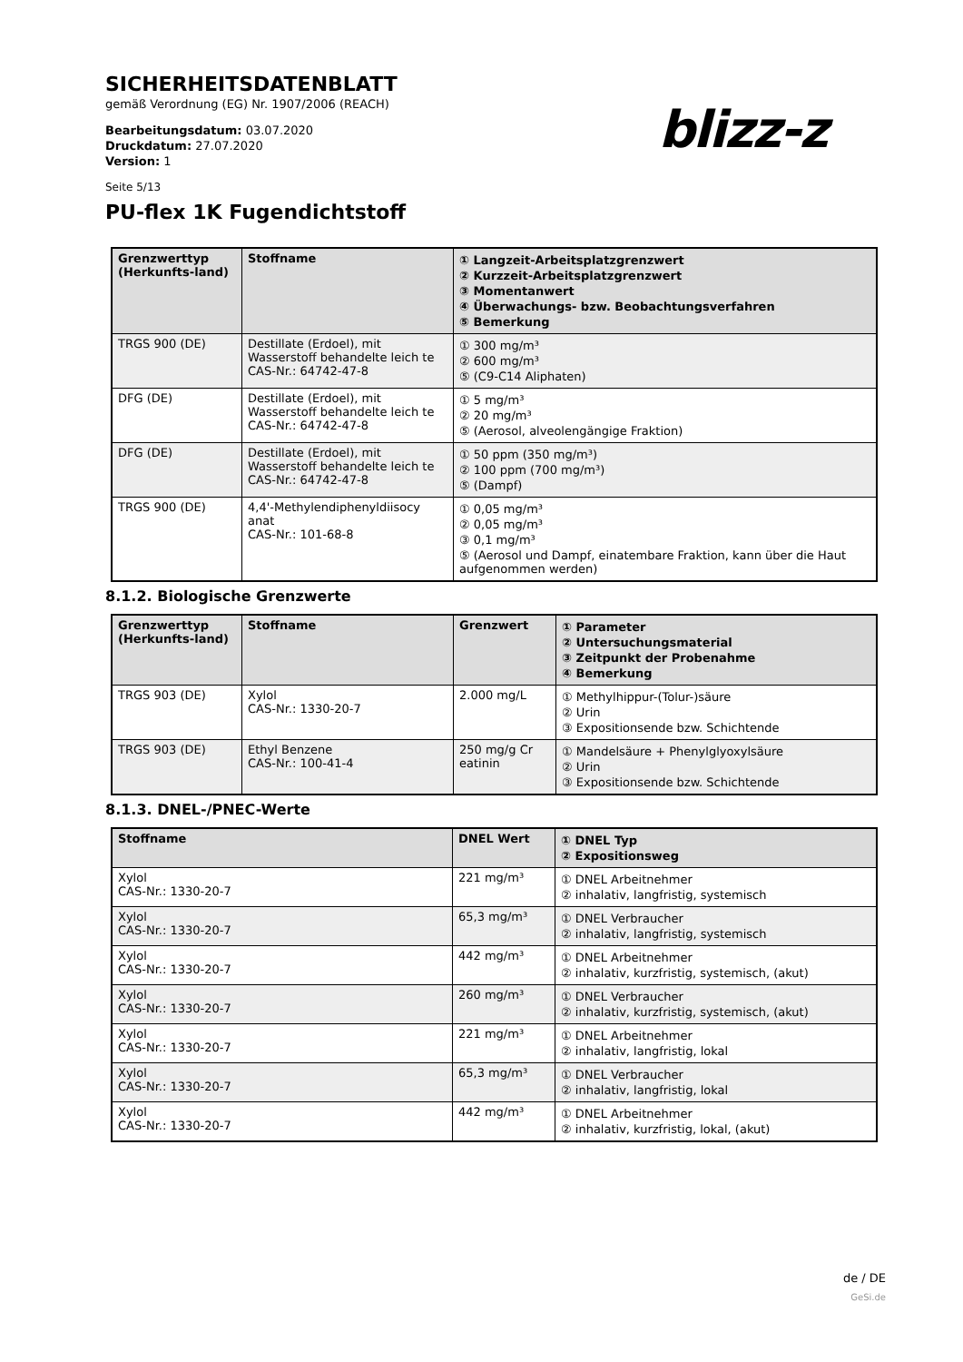SICHERHEITSDATENBLATT
gemäß Verordnung (EG) Nr. 1907/2006 (REACH)
Bearbeitungsdatum: 03.07.2020
Druckdatum: 27.07.2020
Version: 1
Seite 5/13
blizz-z
PU-flex 1K Fugendichtstoff
| Grenzwerttyp (Herkunfts-land) | Stoffname | ① Langzeit-Arbeitsplatzgrenzwert ② Kurzzeit-Arbeitsplatzgrenzwert ③ Momentanwert ④ Überwachungs- bzw. Beobachtungsverfahren ⑤ Bemerkung |
| --- | --- | --- |
| TRGS 900 (DE) | Destillate (Erdoel), mit Wasserstoff behandelte leich te CAS-Nr.: 64742-47-8 | ① 300 mg/m³ ② 600 mg/m³ ⑤ (C9-C14 Aliphaten) |
| DFG (DE) | Destillate (Erdoel), mit Wasserstoff behandelte leich te CAS-Nr.: 64742-47-8 | ① 5 mg/m³ ② 20 mg/m³ ⑤ (Aerosol, alveolengängige Fraktion) |
| DFG (DE) | Destillate (Erdoel), mit Wasserstoff behandelte leich te CAS-Nr.: 64742-47-8 | ① 50 ppm (350 mg/m³) ② 100 ppm (700 mg/m³) ⑤ (Dampf) |
| TRGS 900 (DE) | 4,4'-Methylendiphenyldiisocy anat CAS-Nr.: 101-68-8 | ① 0,05 mg/m³ ② 0,05 mg/m³ ③ 0,1 mg/m³ ⑤ (Aerosol und Dampf, einatembare Fraktion, kann über die Haut aufgenommen werden) |
8.1.2. Biologische Grenzwerte
| Grenzwerttyp (Herkunfts-land) | Stoffname | Grenzwert | ① Parameter ② Untersuchungsmaterial ③ Zeitpunkt der Probenahme ④ Bemerkung |
| --- | --- | --- | --- |
| TRGS 903 (DE) | Xylol CAS-Nr.: 1330-20-7 | 2.000 mg/L | ① Methylhippur-(Tolur-)säure ② Urin ③ Expositionsende bzw. Schichtende |
| TRGS 903 (DE) | Ethyl Benzene CAS-Nr.: 100-41-4 | 250 mg/g Cr eatinin | ① Mandelsäure + Phenylglyoxylsäure ② Urin ③ Expositionsende bzw. Schichtende |
8.1.3. DNEL-/PNEC-Werte
| Stoffname | DNEL Wert | ① DNEL Typ ② Expositionsweg |
| --- | --- | --- |
| Xylol CAS-Nr.: 1330-20-7 | 221 mg/m³ | ① DNEL Arbeitnehmer ② inhalativ, langfristig, systemisch |
| Xylol CAS-Nr.: 1330-20-7 | 65,3 mg/m³ | ① DNEL Verbraucher ② inhalativ, langfristig, systemisch |
| Xylol CAS-Nr.: 1330-20-7 | 442 mg/m³ | ① DNEL Arbeitnehmer ② inhalativ, kurzfristig, systemisch, (akut) |
| Xylol CAS-Nr.: 1330-20-7 | 260 mg/m³ | ① DNEL Verbraucher ② inhalativ, kurzfristig, systemisch, (akut) |
| Xylol CAS-Nr.: 1330-20-7 | 221 mg/m³ | ① DNEL Arbeitnehmer ② inhalativ, langfristig, lokal |
| Xylol CAS-Nr.: 1330-20-7 | 65,3 mg/m³ | ① DNEL Verbraucher ② inhalativ, langfristig, lokal |
| Xylol CAS-Nr.: 1330-20-7 | 442 mg/m³ | ① DNEL Arbeitnehmer ② inhalativ, kurzfristig, lokal, (akut) |
de / DE
GeSi.de